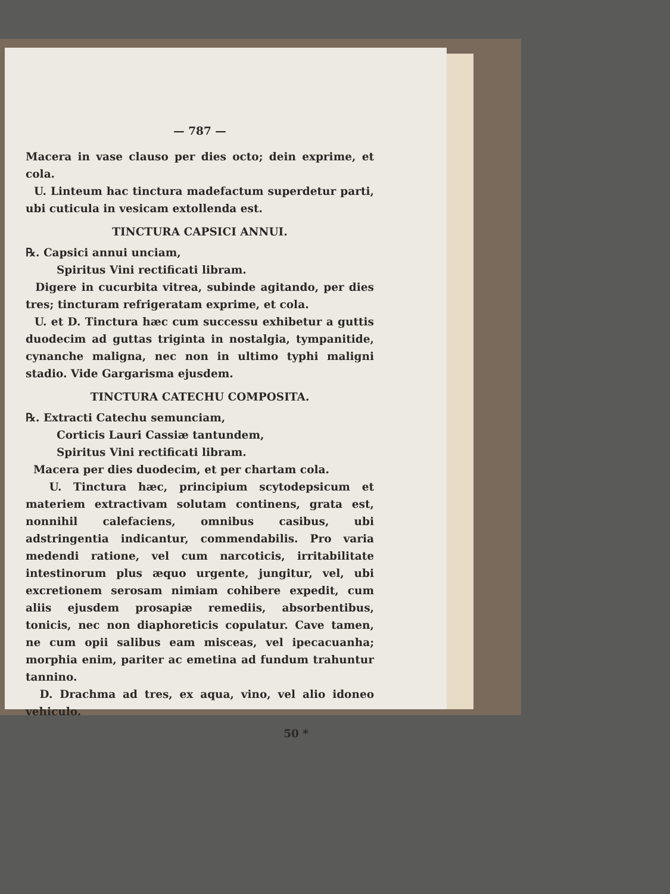— 787 —
Macera in vase clauso per dies octo; dein exprime, et cola.
U. Linteum hac tinctura madefactum superdetur parti, ubi cuticula in vesicam extollenda est.
TINCTURA CAPSICI ANNUI.
℞. Capsici annui unciam,
Spiritus Vini rectificati libram.
Digere in cucurbita vitrea, subinde agitando, per dies tres; tincturam refrigeratam exprime, et cola.
U. et D. Tinctura hæc cum successu exhibetur a guttis duodecim ad guttas triginta in nostalgia, tympanitide, cynanche maligna, nec non in ultimo typhi maligni stadio. Vide Gargarisma ejusdem.
TINCTURA CATECHU COMPOSITA.
℞. Extracti Catechu semunciam,
Corticis Lauri Cassiæ tantundem,
Spiritus Vini rectificati libram.
Macera per dies duodecim, et per chartam cola.
U. Tinctura hæc, principium scytodepsicum et materiem extractivam solutam continens, grata est, nonnihil calefaciens, omnibus casibus, ubi adstringentia indicantur, commendabilis. Pro varia medendi ratione, vel cum narcoticis, irritabilitate intestinorum plus æquo urgente, jungitur, vel, ubi excretionem serosam nimiam cohibere expedit, cum aliis ejusdem prosapiæ remediis, absorbentibus, tonicis, nec non diaphoreticis copulatur. Cave tamen, ne cum opii salibus eam misceas, vel ipecacuanha; morphia enim, pariter ac emetina ad fundum trahuntur tannino.
D. Drachma ad tres, ex aqua, vino, vel alio idoneo vehiculo.
50 *